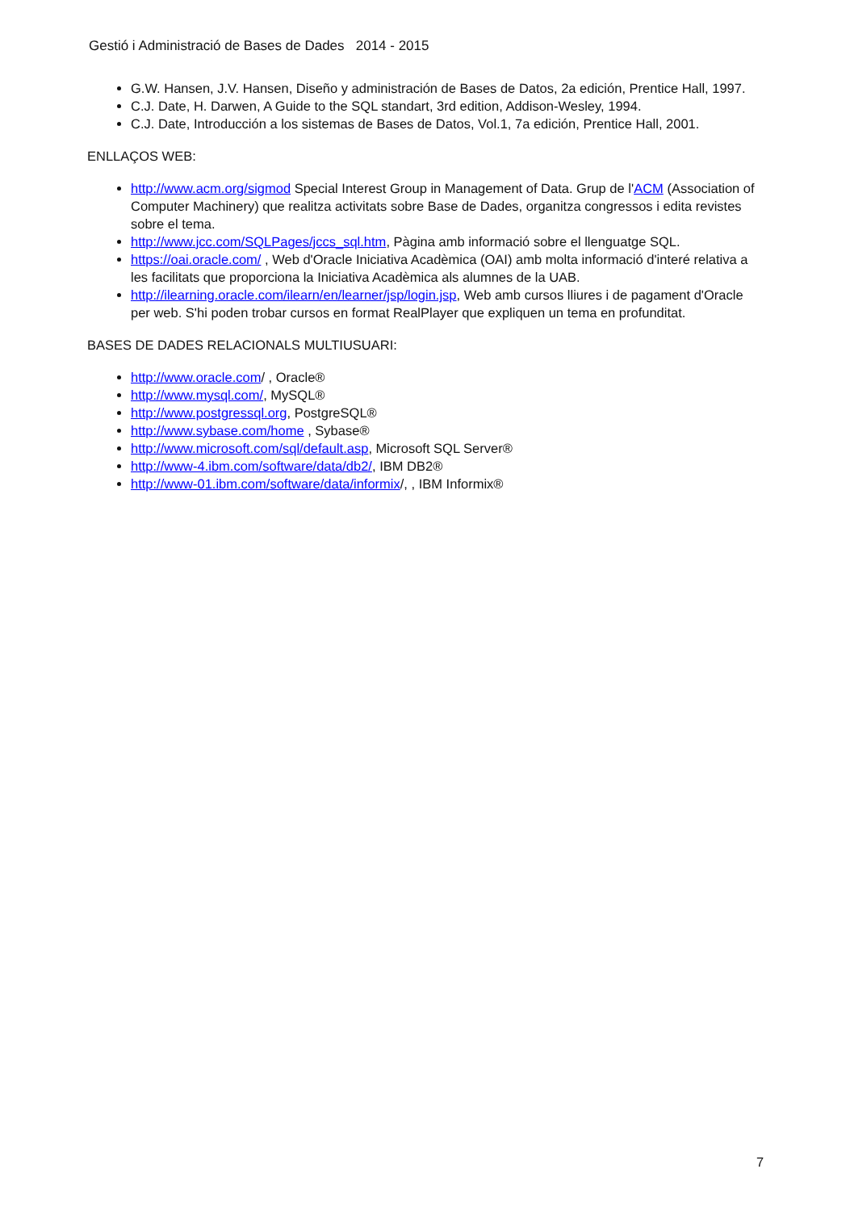Gestió i Administració de Bases de Dades 2014 - 2015
G.W. Hansen, J.V. Hansen, Diseño y administración de Bases de Datos, 2a edición, Prentice Hall, 1997.
C.J. Date, H. Darwen, A Guide to the SQL standart, 3rd edition, Addison-Wesley, 1994.
C.J. Date, Introducción a los sistemas de Bases de Datos, Vol.1, 7a edición, Prentice Hall, 2001.
ENLLAÇOS WEB:
http://www.acm.org/sigmod Special Interest Group in Management of Data. Grup de l'ACM (Association of Computer Machinery) que realitza activitats sobre Base de Dades, organitza congressos i edita revistes sobre el tema.
http://www.jcc.com/SQLPages/jccs_sql.htm, Pàgina amb informació sobre el llenguatge SQL.
https://oai.oracle.com/ , Web d'Oracle Iniciativa Acadèmica (OAI) amb molta informació d'interé relativa a les facilitats que proporciona la Iniciativa Acadèmica als alumnes de la UAB.
http://ilearning.oracle.com/ilearn/en/learner/jsp/login.jsp, Web amb cursos lliures i de pagament d'Oracle per web. S'hi poden trobar cursos en format RealPlayer que expliquen un tema en profunditat.
BASES DE DADES RELACIONALS MULTIUSUARI:
http://www.oracle.com/ , Oracle®
http://www.mysql.com/, MySQL®
http://www.postgressql.org, PostgreSQL®
http://www.sybase.com/home , Sybase®
http://www.microsoft.com/sql/default.asp, Microsoft SQL Server®
http://www-4.ibm.com/software/data/db2/, IBM DB2®
http://www-01.ibm.com/software/data/informix/, , IBM Informix®
7